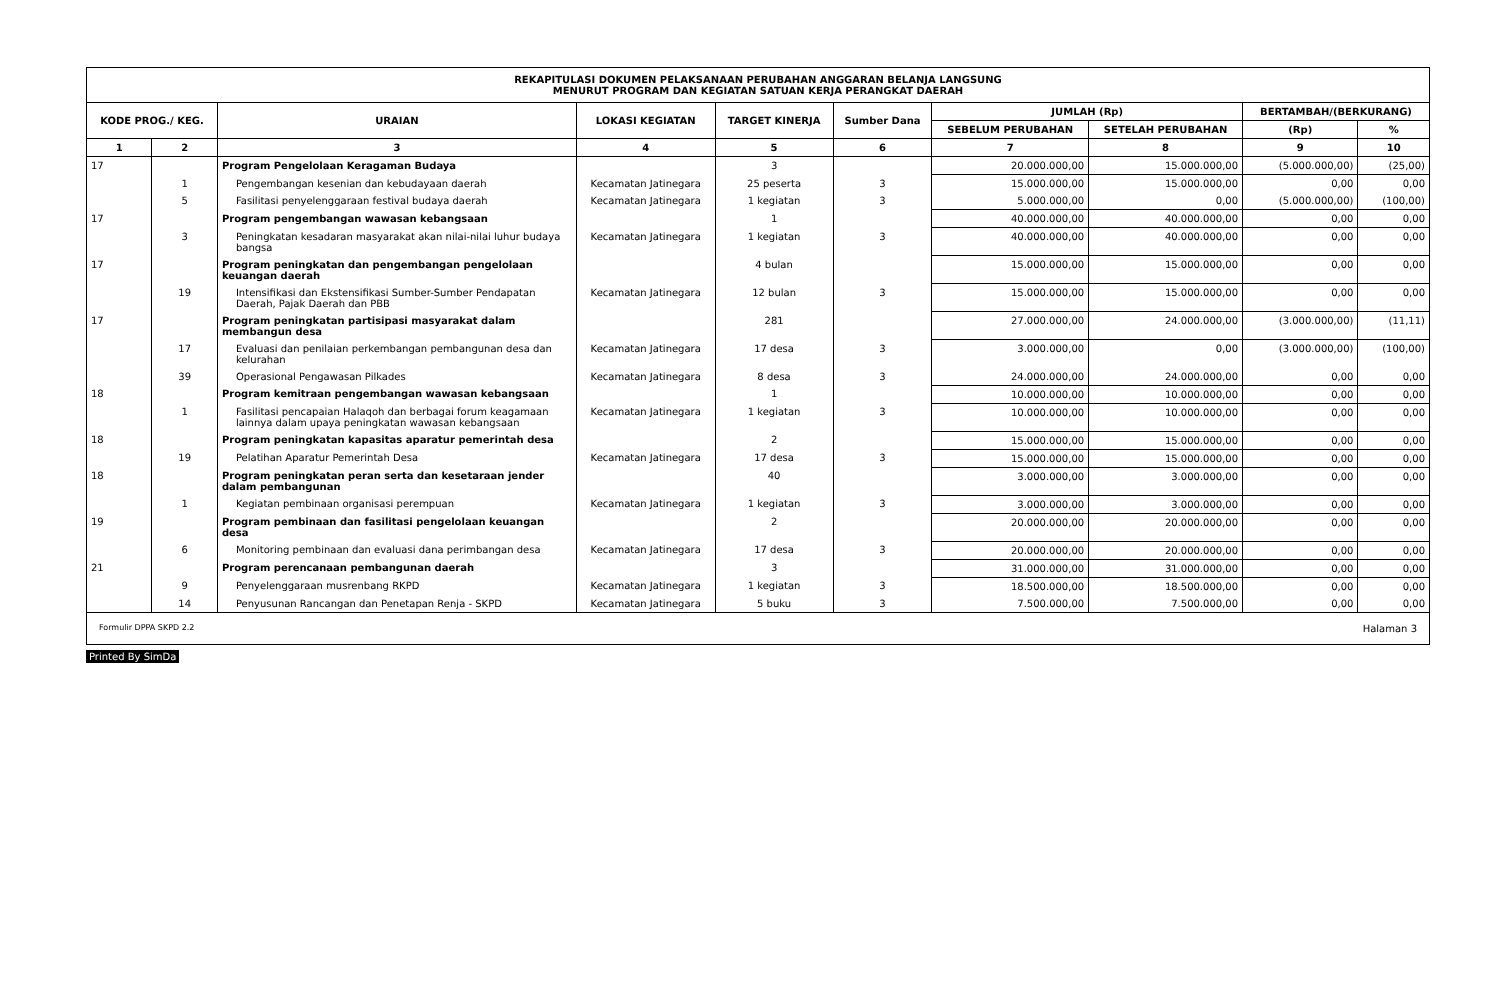| REKAPITULASI DOKUMEN PELAKSANAAN PERUBAHAN ANGGARAN BELANJA LANGSUNG MENURUT PROGRAM DAN KEGIATAN SATUAN KERJA PERANGKAT DAERAH | | | | | | | | | |
| KODE PROG./ KEG. | | URAIAN | LOKASI KEGIATAN | TARGET KINERJA | Sumber Dana | JUMLAH (Rp) | | BERTAMBAH/(BERKURANG) | |
| | | | | | | SEBELUM PERUBAHAN | SETELAH PERUBAHAN | (Rp) | % |
| 1 | 2 | 3 | 4 | 5 | 6 | 7 | 8 | 9 | 10 |
| 17 | | Program Pengelolaan Keragaman Budaya | | 3 | | 20.000.000,00 | 15.000.000,00 | (5.000.000,00) | (25,00) |
| | 1 | Pengembangan kesenian dan kebudayaan daerah | Kecamatan Jatinegara | 25 peserta | 3 | 15.000.000,00 | 15.000.000,00 | 0,00 | 0,00 |
| | 5 | Fasilitasi penyelenggaraan festival budaya daerah | Kecamatan Jatinegara | 1 kegiatan | 3 | 5.000.000,00 | 0,00 | (5.000.000,00) | (100,00) |
| 17 | | Program pengembangan wawasan kebangsaan | | 1 | | 40.000.000,00 | 40.000.000,00 | 0,00 | 0,00 |
| | 3 | Peningkatan kesadaran masyarakat akan nilai-nilai luhur budaya bangsa | Kecamatan Jatinegara | 1 kegiatan | 3 | 40.000.000,00 | 40.000.000,00 | 0,00 | 0,00 |
| 17 | | Program peningkatan dan pengembangan pengelolaan keuangan daerah | | 4 bulan | | 15.000.000,00 | 15.000.000,00 | 0,00 | 0,00 |
| | 19 | Intensifikasi dan Ekstensifikasi Sumber-Sumber Pendapatan Daerah, Pajak Daerah dan PBB | Kecamatan Jatinegara | 12 bulan | 3 | 15.000.000,00 | 15.000.000,00 | 0,00 | 0,00 |
| 17 | | Program peningkatan partisipasi masyarakat dalam membangun desa | | 281 | | 27.000.000,00 | 24.000.000,00 | (3.000.000,00) | (11,11) |
| | 17 | Evaluasi dan penilaian perkembangan pembangunan desa dan kelurahan | Kecamatan Jatinegara | 17 desa | 3 | 3.000.000,00 | 0,00 | (3.000.000,00) | (100,00) |
| | 39 | Operasional Pengawasan Pilkades | Kecamatan Jatinegara | 8 desa | 3 | 24.000.000,00 | 24.000.000,00 | 0,00 | 0,00 |
| 18 | | Program kemitraan pengembangan wawasan kebangsaan | | 1 | | 10.000.000,00 | 10.000.000,00 | 0,00 | 0,00 |
| | 1 | Fasilitasi pencapaian Halaqoh dan berbagai forum keagamaan lainnya dalam upaya peningkatan wawasan kebangsaan | Kecamatan Jatinegara | 1 kegiatan | 3 | 10.000.000,00 | 10.000.000,00 | 0,00 | 0,00 |
| 18 | | Program peningkatan kapasitas aparatur pemerintah desa | | 2 | | 15.000.000,00 | 15.000.000,00 | 0,00 | 0,00 |
| | 19 | Pelatihan Aparatur Pemerintah Desa | Kecamatan Jatinegara | 17 desa | 3 | 15.000.000,00 | 15.000.000,00 | 0,00 | 0,00 |
| 18 | | Program peningkatan peran serta dan kesetaraan jender dalam pembangunan | | 40 | | 3.000.000,00 | 3.000.000,00 | 0,00 | 0,00 |
| | 1 | Kegiatan pembinaan organisasi perempuan | Kecamatan Jatinegara | 1 kegiatan | 3 | 3.000.000,00 | 3.000.000,00 | 0,00 | 0,00 |
| 19 | | Program pembinaan dan fasilitasi pengelolaan keuangan desa | | 2 | | 20.000.000,00 | 20.000.000,00 | 0,00 | 0,00 |
| | 6 | Monitoring pembinaan dan evaluasi dana perimbangan desa | Kecamatan Jatinegara | 17 desa | 3 | 20.000.000,00 | 20.000.000,00 | 0,00 | 0,00 |
| 21 | | Program perencanaan pembangunan daerah | | 3 | | 31.000.000,00 | 31.000.000,00 | 0,00 | 0,00 |
| | 9 | Penyelenggaraan musrenbang RKPD | Kecamatan Jatinegara | 1 kegiatan | 3 | 18.500.000,00 | 18.500.000,00 | 0,00 | 0,00 |
| | 14 | Penyusunan Rancangan dan Penetapan Renja - SKPD | Kecamatan Jatinegara | 5 buku | 3 | 7.500.000,00 | 7.500.000,00 | 0,00 | 0,00 |
Formulir DPPA SKPD 2.2 Halaman 3
Printed By SimDa